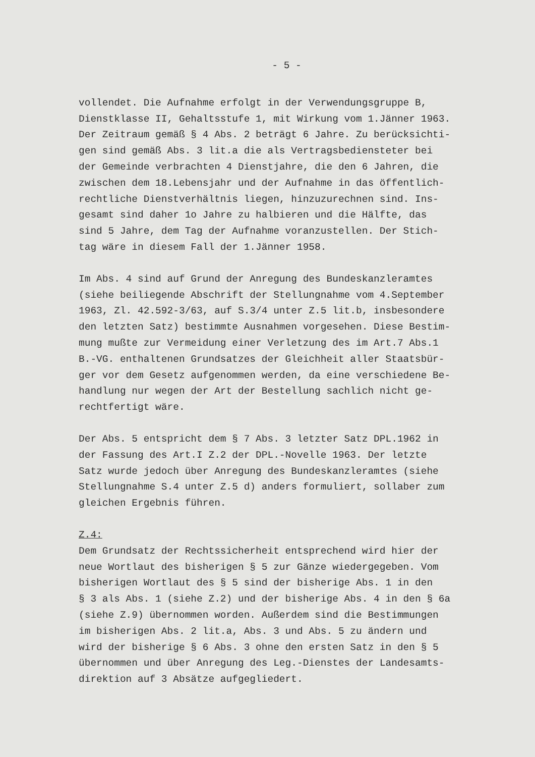- 5 -
vollendet. Die Aufnahme erfolgt in der Verwendungsgruppe B, Dienstklasse II, Gehaltsstufe 1, mit Wirkung vom 1.Jänner 1963. Der Zeitraum gemäß § 4 Abs. 2 beträgt 6 Jahre. Zu berücksichti- gen sind gemäß Abs. 3 lit.a die als Vertragsbediensteter bei der Gemeinde verbrachten 4 Dienstjahre, die den 6 Jahren, die zwischen dem 18.Lebensjahr und der Aufnahme in das öffentlich- rechtliche Dienstverhältnis liegen, hinzuzurechnen sind. Ins- gesamt sind daher 1o Jahre zu halbieren und die Hälfte, das sind 5 Jahre, dem Tag der Aufnahme voranzustellen. Der Stich- tag wäre in diesem Fall der 1.Jänner 1958.
Im Abs. 4 sind auf Grund der Anregung des Bundeskanzleramtes (siehe beiliegende Abschrift der Stellungnahme vom 4.September 1963, Zl. 42.592-3/63, auf S.3/4 unter Z.5 lit.b, insbesondere den letzten Satz) bestimmte Ausnahmen vorgesehen. Diese Bestim- mung mußte zur Vermeidung einer Verletzung des im Art.7 Abs.1 B.-VG. enthaltenen Grundsatzes der Gleichheit aller Staatsbür- ger vor dem Gesetz aufgenommen werden, da eine verschiedene Be- handlung nur wegen der Art der Bestellung sachlich nicht ge- rechtfertigt wäre.
Der Abs. 5 entspricht dem § 7 Abs. 3 letzter Satz DPL.1962 in der Fassung des Art.I Z.2 der DPL.-Novelle 1963. Der letzte Satz wurde jedoch über Anregung des Bundeskanzleramtes (siehe Stellungnahme S.4 unter Z.5 d) anders formuliert, sollaber zum gleichen Ergebnis führen.
Z.4: Dem Grundsatz der Rechtssicherheit entsprechend wird hier der neue Wortlaut des bisherigen § 5 zur Gänze wiedergegeben. Vom bisherigen Wortlaut des § 5 sind der bisherige Abs. 1 in den § 3 als Abs. 1 (siehe Z.2) und der bisherige Abs. 4 in den § 6a (siehe Z.9) übernommen worden. Außerdem sind die Bestimmungen im bisherigen Abs. 2 lit.a, Abs. 3 und Abs. 5 zu ändern und wird der bisherige § 6 Abs. 3 ohne den ersten Satz in den § 5 übernommen und über Anregung des Leg.-Dienstes der Landesamts- direktion auf 3 Absätze aufgegliedert.